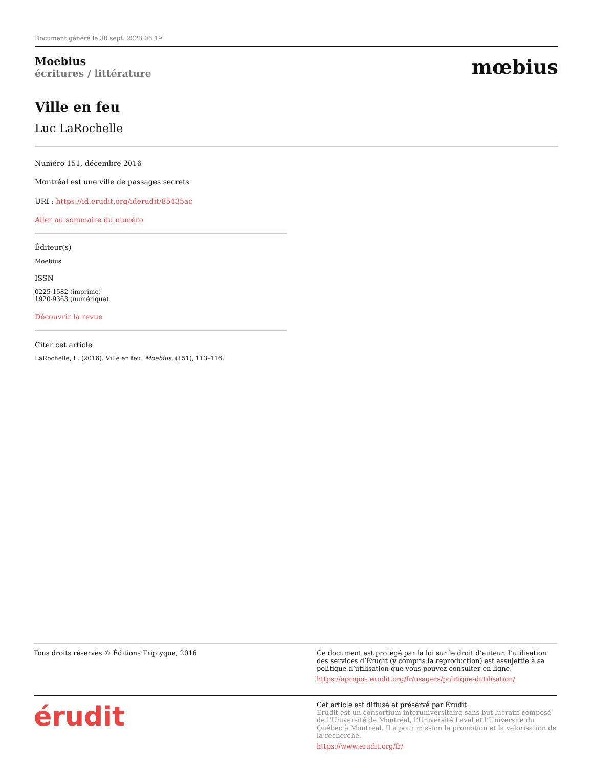Document généré le 30 sept. 2023 06:19
Moebius
écritures / littérature
mœbius
Ville en feu
Luc LaRochelle
Numéro 151, décembre 2016
Montréal est une ville de passages secrets
URI : https://id.erudit.org/iderudit/85435ac
Aller au sommaire du numéro
Éditeur(s)
Moebius
ISSN
0225-1582 (imprimé)
1920-9363 (numérique)
Découvrir la revue
Citer cet article
LaRochelle, L. (2016). Ville en feu. Moebius, (151), 113–116.
Tous droits réservés © Éditions Triptyque, 2016
Ce document est protégé par la loi sur le droit d’auteur. L’utilisation des services d’Érudit (y compris la reproduction) est assujettie à sa politique d’utilisation que vous pouvez consulter en ligne.
https://apropos.erudit.org/fr/usagers/politique-dutilisation/
érudit
Cet article est diffusé et préservé par Érudit.
Érudit est un consortium interuniversitaire sans but lucratif composé de l’Université de Montréal, l’Université Laval et l’Université du Québec à Montréal. Il a pour mission la promotion et la valorisation de la recherche.
https://www.erudit.org/fr/